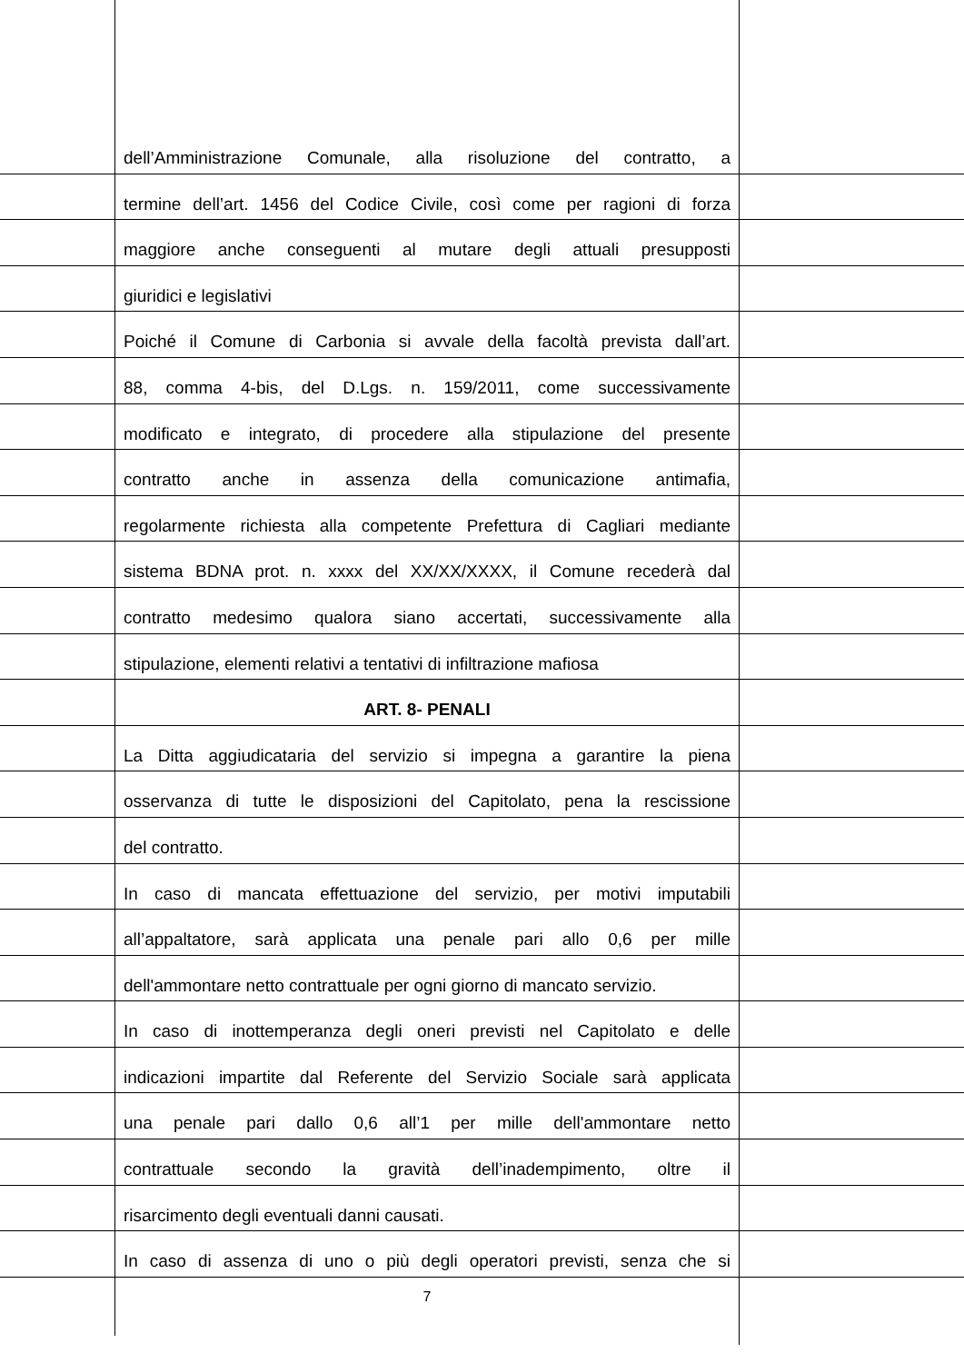dell’Amministrazione Comunale, alla risoluzione del contratto, a
termine dell’art. 1456 del Codice Civile, così come per ragioni di forza
maggiore anche conseguenti al mutare degli attuali presupposti
giuridici e legislativi
Poiché il Comune di Carbonia si avvale della facoltà prevista dall’art.
88, comma 4-bis, del D.Lgs. n. 159/2011, come successivamente
modificato e integrato, di procedere alla stipulazione del presente
contratto anche in assenza della comunicazione antimafia,
regolarmente richiesta alla competente Prefettura di Cagliari mediante
sistema BDNA prot. n. xxxx del XX/XX/XXXX, il Comune recederà dal
contratto medesimo qualora siano accertati, successivamente alla
stipulazione, elementi relativi a tentativi di infiltrazione mafiosa
ART. 8- PENALI
La Ditta aggiudicataria del servizio si impegna a garantire la piena
osservanza di tutte le disposizioni del Capitolato, pena la rescissione
del contratto.
In caso di mancata effettuazione del servizio, per motivi imputabili
all’appaltatore, sarà applicata una penale pari allo 0,6 per mille
dell'ammontare netto contrattuale per ogni giorno di mancato servizio.
In caso di inottemperanza degli oneri previsti nel Capitolato e delle
indicazioni impartite dal Referente del Servizio Sociale sarà applicata
una penale pari dallo 0,6 all’1 per mille dell'ammontare netto
contrattuale secondo la gravità dell’inadempimento, oltre il
risarcimento degli eventuali danni causati.
In caso di assenza di uno o più degli operatori previsti, senza che si
7